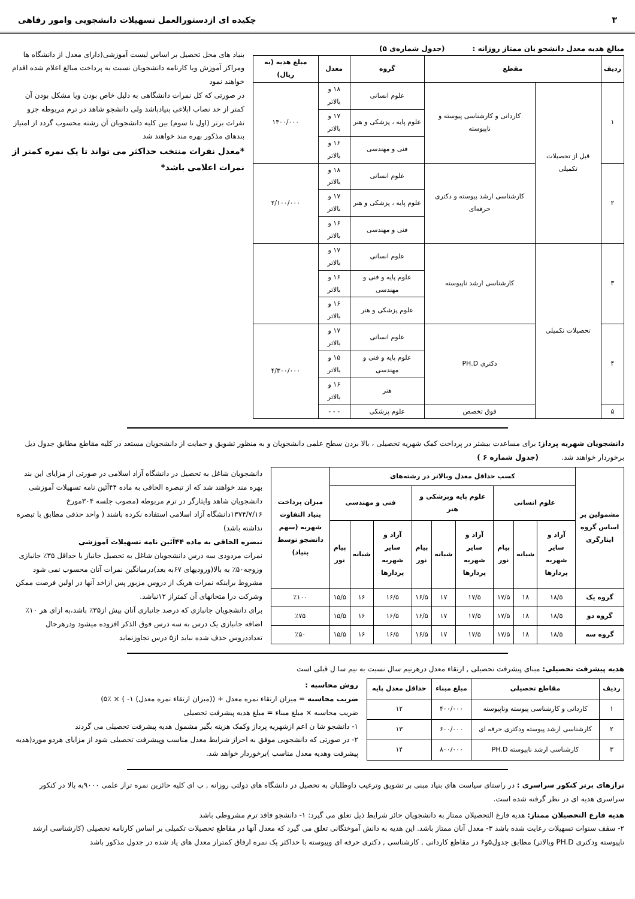۳ چکیده ای ازدستورالعمل تسهیلات دانشجویی وامور رفاهی
مبالغ هدیه معدل دانشجو یان ممتاز روزانه : (جدول شماره‌ی ۵)
| ردیف | مقطع | | گروه | معدل | مبلغ هدیه (به ریال) |
| --- | --- | --- | --- | --- | --- |
| ۱ | قبل از تحصیلات تکمیلی | کاردانی و کارشناسی پیوسته و ناپیوسته | علوم انسانی | ۱۸ و بالاتر | ۱۴۰۰/۰۰۰ |
| | | | علوم پایه ، پزشکی و هنر | ۱۷ و بالاتر | |
| | | | فنی و مهندسی | ۱۶ و بالاتر | |
| ۲ | | کارشناسی ارشد پیوسته و دکتری حرفه‌ای | علوم انسانی | ۱۸ و بالاتر | ۲/۱۰۰/۰۰۰ |
| | | | علوم پایه ، پزشکی و هنر | ۱۷ و بالاتر | |
| | | | فنی و مهندسی | ۱۶ و بالاتر | |
| ۳ | تحصیلات تکمیلی | کارشناسی ارشد ناپیوسته | علوم انسانی | ۱۷ و بالاتر | |
| | | | علوم پایه و فنی و مهندسی | ۱۶ و بالاتر | |
| | | | علوم پزشکی و هنر | ۱۶ و بالاتر | |
| ۴ | | دکتری PH.D | علوم انسانی | ۱۷ و بالاتر | ۴/۳۰۰/۰۰۰ |
| | | | علوم پایه و فنی و مهندسی | ۱۵ و بالاتر | |
| | | | هنر | ۱۶ و بالاتر | |
| ۵ | | فوق تخصص | علوم پزشکی | - - - | |
بنیاد های محل تحصیل بر اساس لیست آموزشی(دارای معدل از دانشگاه ها ومراکز آموزش ویا کارنامه دانشجویان نسبت به پرداخت مبالغ اعلام شده اقدام خواهند نمود
در صورتی که کل نمرات دانشگاهی به دلیل خاص بودن ویا مشکل بودن آن کمتر از حد نصاب ابلاغی بنیادباشد ولی دانشجو شاهد در ترم مربوطه جزو نفرات برتر (اول تا سوم) بین کلیه دانشجویان آن رشته محسوب گردد از امتیاز بندهای مذکور بهره مند خواهند شد
*معدل نفرات منتخب حداکثر می تواند تا یک نمره کمتر از نمرات اعلامی باشد*
دانشجویان شهریه پرداز: برای مساعدت بیشتر در پرداخت کمک شهریه تحصیلی ، بالا بردن سطح علمی دانشجویان و به منظور تشویق و حمایت از دانشجویان مستعد در کلیه مقاطع مطابق جدول ذیل برخوردار خواهند شد. (جدول شماره ۶ )
| مشمولین بر اساس گروه ایثارگری | کسب حداقل معدل وبالاتر در رشته‌های | | | | | | | | | میزان پرداخت بنیاد التفاوت شهریه (سهم دانشجو توسط بنیاد) |
| --- | --- | --- | --- | --- | --- | --- | --- | --- | --- | --- |
| | علوم انسانی | | | علوم پایه وپزشکی و هنر | | | فنی و مهندسی | | | |
| | آزاد و سایر شهریه پردازها | شبانه | پیام نور | آزاد و سایر شهریه پردازها | شبانه | پیام نور | آزاد و سایر شهریه پردازها | شبانه | پیام نور | |
| گروه یک | ۱۸/۵ | ۱۸ | ۱۷/۵ | ۱۷/۵ | ۱۷ | ۱۶/۵ | ۱۶/۵ | ۱۶ | ۱۵/۵ | ٪۱۰۰ |
| گروه دو | ۱۸/۵ | ۱۸ | ۱۷/۵ | ۱۷/۵ | ۱۷ | ۱۶/۵ | ۱۶/۵ | ۱۶ | ۱۵/۵ | ٪۷۵ |
| گروه سه | ۱۸/۵ | ۱۸ | ۱۷/۵ | ۱۷/۵ | ۱۷ | ۱۶/۵ | ۱۶/۵ | ۱۶ | ۱۵/۵ | ٪۵۰ |
دانشجویان شاغل به تحصیل در دانشگاه آزاد اسلامی در صورتی از مزایای این بند بهره مند خواهند شد که از تبصره الحاقی به ماده ۴۴آئین نامه تسهیلات آموزشی دانشجویان شاهد وایثارگر در ترم مربوطه (مصوب جلسه ۳۰۴مورخ ۱۳۷۴/۷/۱۶دانشگاه آزاد اسلامی استفاده نکرده باشند ( واحد حذفی مطابق با تبصره نداشته باشد)
تبصره الحاقی به ماده ۴۴آئین نامه تسهیلات آموزشی
نمرات مردودی سه درس دانشجویان شاغل به تحصیل جانباز با حداقل ۳۵٪ جانبازی وزوجه۵۰٪ به بالا(ورودیهای ۶۷به بعد)درمیانگین نمرات آنان محسوب نمی شود مشروط براینکه نمرات هریک از دروس مزبور پس ازاخذ آنها در اولین فرصت ممکن وشرکت درا متحانهای آن کمتراز ۱۲نباشد.
برای دانشجویان جانبازی که درصد جانبازی آنان بیش از۳۵٪ باشد،به ازای هر ۱۰٪ اضافه جانبازی یک درس به سه درس فوق الذکر افزوده میشود ودرهرحال تعداددروس حذف شده نباید از۵ درس تجاوزنماید
هدیه پیشرفت تحصیلی: مبنای پیشرفت تحصیلی , ارتقاء معدل درهرنیم سال نسبت به نیم سا ل قبلی است
| ردیف | مقاطع تحصیلی | مبلغ مبناء | حداقل معدل پایه |
| --- | --- | --- | --- |
| ۱ | کاردانی و کارشناسی پیوسته وناپیوسته | ۴۰۰/۰۰۰ | ۱۲ |
| ۲ | کارشناسی ارشد پیوسته ودکتری حرفه ای | ۶۰۰/۰۰۰ | ۱۳ |
| ۳ | کارشناسی ارشد ناپیوسته PH.D | ۸۰۰/۰۰۰ | ۱۴ |
روش محاسبه :
ضریب محاسبه = میزان ارتقاء نمره معدل + ((میزان ارتقاء نمره معدل) ۱- ) × ٪۵)
ضریب محاسبه × مبلغ مبناء = مبلغ هدیه پیشرفت تحصیلی
۱- دانشجو شا ن اعم ازشهریه پرداز وکمک هزینه بگیر مشمول هدیه پیشرفت تحصیلی می گردند
۲- در صورتی که دانشجویی موفق به احراز شرایط معدل مناسب وپیشرفت تحصیلی شود از مزایای هردو مورد(هدیه پیشرفت وهدیه معدل مناسب )برخوردار خواهد شد.
ترازهای برتر کنکور سراسری : در راستای سیاست های بنیاد مبنی بر تشویق وترغیب داوطلبان به تحصیل در دانشگاه های دولتی روزانه , ب ای کلیه حائزین نمره تراز علمی ۹۰۰۰به بالا در کنکور سراسری هدیه ای در نظر گرفته شده است.
هدیه فارغ التحصیلان ممتاز: هدیه فارغ التحصیلان ممتاز به دانشجویان حائز شرایط ذیل تعلق می گیرد: ۱- دانشجو فاقد ترم مشروطی باشد
۲- سقف سنوات تسهیلات رعایت شده باشد ۳- معدل آنان ممتاز باشد. این هدیه به دانش آموختگانی تعلق می گیرد که معدل آنها در مقاطع تحصیلات تکمیلی بر اساس کارنامه تحصیلی (کارشناسی ارشد ناپیوسته ودکتری PH.D وبالاتر) مطابق جدول۵و۶ در مقاطع کاردانی , کارشناسی , دکتری حرفه ای وپیوسته با حداکثر یک نمره ارفاق کمتراز معدل های یاد شده در جدول مذکور باشد